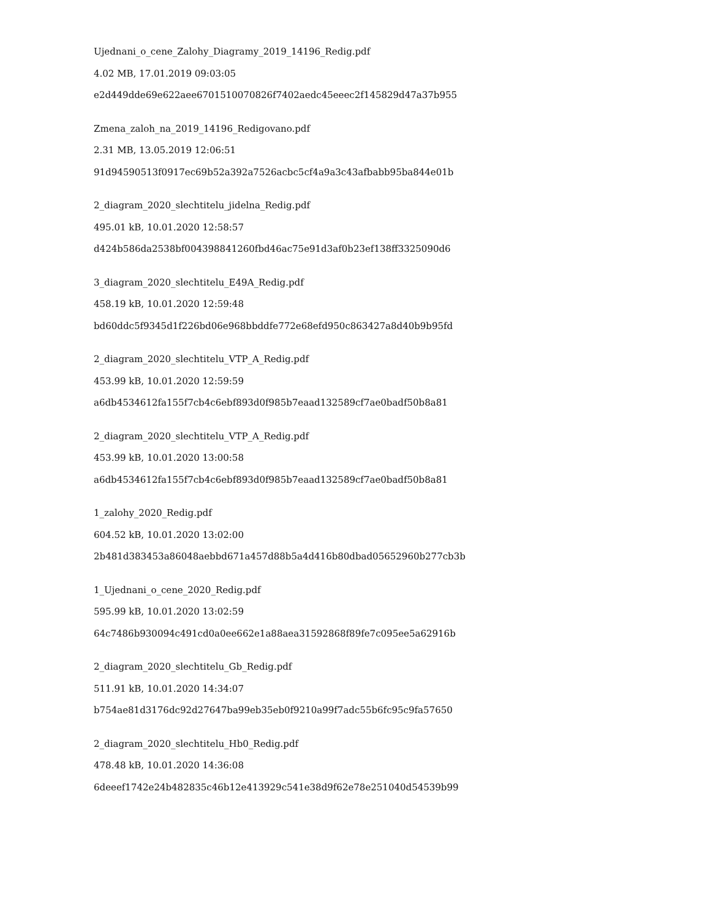Ujednani_o_cene_Zalohy_Diagramy_2019_14196_Redig.pdf
4.02 MB, 17.01.2019 09:03:05
e2d449dde69e622aee6701510070826f7402aedc45eeec2f145829d47a37b955
Zmena_zaloh_na_2019_14196_Redigovano.pdf
2.31 MB, 13.05.2019 12:06:51
91d94590513f0917ec69b52a392a7526acbc5cf4a9a3c43afbabb95ba844e01b
2_diagram_2020_slechtitelu_jidelna_Redig.pdf
495.01 kB, 10.01.2020 12:58:57
d424b586da2538bf004398841260fbd46ac75e91d3af0b23ef138ff3325090d6
3_diagram_2020_slechtitelu_E49A_Redig.pdf
458.19 kB, 10.01.2020 12:59:48
bd60ddc5f9345d1f226bd06e968bbddfe772e68efd950c863427a8d40b9b95fd
2_diagram_2020_slechtitelu_VTP_A_Redig.pdf
453.99 kB, 10.01.2020 12:59:59
a6db4534612fa155f7cb4c6ebf893d0f985b7eaad132589cf7ae0badf50b8a81
2_diagram_2020_slechtitelu_VTP_A_Redig.pdf
453.99 kB, 10.01.2020 13:00:58
a6db4534612fa155f7cb4c6ebf893d0f985b7eaad132589cf7ae0badf50b8a81
1_zalohy_2020_Redig.pdf
604.52 kB, 10.01.2020 13:02:00
2b481d383453a86048aebbd671a457d88b5a4d416b80dbad05652960b277cb3b
1_Ujednani_o_cene_2020_Redig.pdf
595.99 kB, 10.01.2020 13:02:59
64c7486b930094c491cd0a0ee662e1a88aea31592868f89fe7c095ee5a62916b
2_diagram_2020_slechtitelu_Gb_Redig.pdf
511.91 kB, 10.01.2020 14:34:07
b754ae81d3176dc92d27647ba99eb35eb0f9210a99f7adc55b6fc95c9fa57650
2_diagram_2020_slechtitelu_Hb0_Redig.pdf
478.48 kB, 10.01.2020 14:36:08
6deeef1742e24b482835c46b12e413929c541e38d9f62e78e251040d54539b99